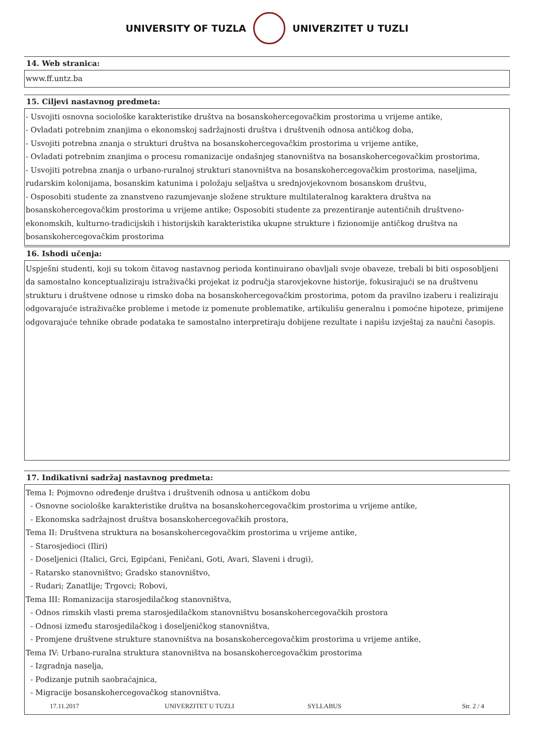UNIVERSITY OF TUZLA UNIVERZITET U TUZLI
14. Web stranica:
www.ff.untz.ba
15. Ciljevi nastavnog predmeta:
- Usvojiti osnovna sociološke karakteristike društva na bosanskohercegovačkim prostorima u vrijeme antike,
- Ovladati potrebnim znanjima o ekonomskoj sadržajnosti društva i društvenih odnosa antičkog doba,
- Usvojiti potrebna znanja o strukturi društva na bosanskohercegovačkim prostorima u vrijeme antike,
- Ovladati potrebnim znanjima o procesu romanizacije ondašnjeg stanovništva na bosanskohercegovačkim prostorima,
- Usvojiti potrebna znanja o urbano-ruralnoj strukturi stanovništva na bosanskohercegovačkim prostorima, naseljima, rudarskim kolonijama, bosanskim katunima i položaju seljaštva u srednjovjekovnom bosanskom društvu,
- Osposobiti studente za znanstveno razumjevanje složene strukture multilateralnog karaktera društva na bosanskohercegovačkim prostorima u vrijeme antike; Osposobiti studente za prezentiranje autentičnih društveno-ekonomskih, kulturno-tradicijskih i historijskih karakteristika ukupne strukture i fizionomije antičkog društva na bosanskohercegovačkim prostorima
16. Ishodi učenja:
Uspješni studenti, koji su tokom čitavog nastavnog perioda kontinuirano obavljali svoje obaveze, trebali bi biti osposobljeni da samostalno konceptualiziraju istraživački projekat iz područja starovjekovne historije, fokusirajući se na društvenu strukturu i društvene odnose u rimsko doba na bosanskohercegovačkim prostorima, potom da pravilno izaberu i realiziraju odgovarajuće istraživačke probleme i metode iz pomenute problematike, artikulišu generalnu i pomoćne hipoteze, primijene odgovarajuće tehnike obrade podataka te samostalno interpretiraju dobijene rezultate i napišu izvještaj za naučni časopis.
17. Indikativni sadržaj nastavnog predmeta:
Tema I: Pojmovno određenje društva i društvenih odnosa u antičkom dobu
- Osnovne sociološke karakteristike društva na bosanskohercegovačkim prostorima u vrijeme antike,
- Ekonomska sadržajnost društva bosanskohercegovačkih prostora,
Tema II: Društvena struktura na bosanskohercegovačkim prostorima u vrijeme antike,
- Starosjedioci (Iliri)
- Doseljenici (Italici, Grci, Egipćani, Feničani, Goti, Avari, Slaveni i drugi),
- Ratarsko stanovništvo; Gradsko stanovništvo,
- Rudari; Zanatlije; Trgovci; Robovi,
Tema III: Romanizacija starosjedilačkog stanovništva,
- Odnos rimskih vlasti prema starosjedilačkom stanovništvu bosanskohercegovačkih prostora
- Odnosi između starosjedilačkog i doseljeničkog stanovništva,
- Promjene društvene strukture stanovništva na bosanskohercegovačkim prostorima u vrijeme antike,
Tema IV: Urbano-ruralna struktura stanovništva na bosanskohercegovačkim prostorima
- Izgradnja naselja,
- Podizanje putnih saobraćajnica,
- Migracije bosanskohercegovačkog stanovništva.
17.11.2017 UNIVERZITET U TUZLI SYLLABUS Str. 2 / 4